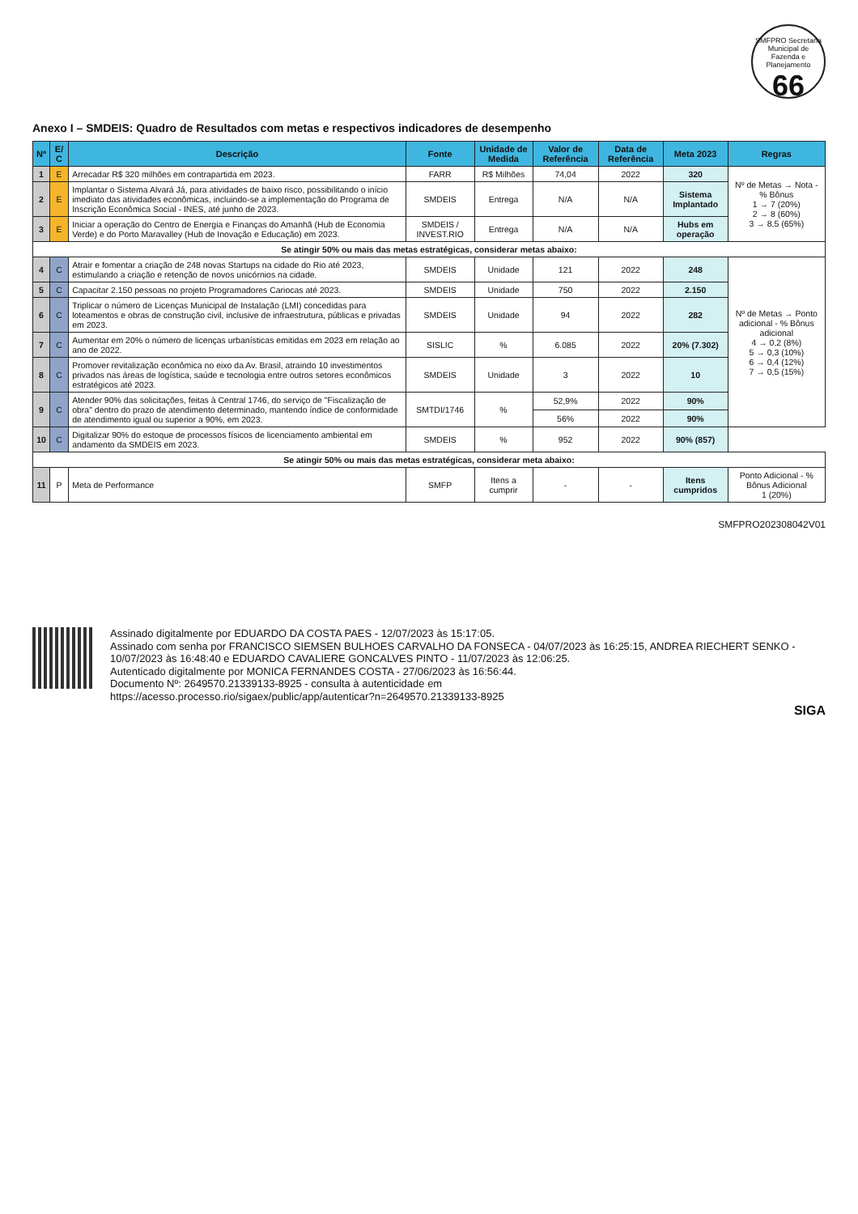SMFPRO Secretaria Municipal de Fazenda e Planejamento
66
Anexo I – SMDEIS: Quadro de Resultados com metas e respectivos indicadores de desempenho
| Nº | E/ C | Descrição | Fonte | Unidade de Medida | Valor de Referência | Data de Referência | Meta 2023 | Regras |
| --- | --- | --- | --- | --- | --- | --- | --- | --- |
| 1 | E | Arrecadar R$ 320 milhões em contrapartida em 2023. | FARR | R$ Milhões | 74,04 | 2022 | 320 | Nº de Metas → Nota - % Bônus 1 → 7 (20%) 2 → 8 (60%) 3 → 8,5 (65%) |
| 2 | E | Implantar o Sistema Alvará Já, para atividades de baixo risco, possibilitando o início imediato das atividades econômicas, incluindo-se a implementação do Programa de Inscrição Econômica Social - INES, até junho de 2023. | SMDEIS | Entrega | N/A | N/A | Sistema Implantado | |
| 3 | E | Iniciar a operação do Centro de Energia e Finanças do Amanhã (Hub de Economia Verde) e do Porto Maravalley (Hub de Inovação e Educação) em 2023. | SMDEIS / INVEST.RIO | Entrega | N/A | N/A | Hubs em operação | |
| Se atingir 50% ou mais das metas estratégicas, considerar metas abaixo: | | | | | | | | |
| 4 | C | Atrair e fomentar a criação de 248 novas Startups na cidade do Rio até 2023, estimulando a criação e retenção de novos unicórnios na cidade. | SMDEIS | Unidade | 121 | 2022 | 248 | Nº de Metas → Ponto adicional - % Bônus adicional 4 → 0,2 (8%) 5 → 0,3 (10%) 6 → 0,4 (12%) 7 → 0,5 (15%) |
| 5 | C | Capacitar 2.150 pessoas no projeto Programadores Cariocas até 2023. | SMDEIS | Unidade | 750 | 2022 | 2.150 | |
| 6 | C | Triplicar o número de Licenças Municipal de Instalação (LMI) concedidas para loteamentos e obras de construção civil, inclusive de infraestrutura, públicas e privadas em 2023. | SMDEIS | Unidade | 94 | 2022 | 282 | |
| 7 | C | Aumentar em 20% o número de licenças urbanísticas emitidas em 2023 em relação ao ano de 2022. | SISLIC | % | 6.085 | 2022 | 20% (7.302) | |
| 8 | C | Promover revitalização econômica no eixo da Av. Brasil, atraindo 10 investimentos privados nas áreas de logística, saúde e tecnologia entre outros setores econômicos estratégicos até 2023. | SMDEIS | Unidade | 3 | 2022 | 10 | |
| 9 | C | Atender 90% das solicitações, feitas à Central 1746, do serviço de "Fiscalização de obra" dentro do prazo de atendimento determinado, mantendo índice de conformidade de atendimento igual ou superior a 90%, em 2023. | SMTDI/1746 | % | 52,9% | 2022 | 90% | |
| | | | | | 56% | 2022 | 90% | |
| 10 | C | Digitalizar 90% do estoque de processos físicos de licenciamento ambiental em andamento da SMDEIS em 2023. | SMDEIS | % | 952 | 2022 | 90% (857) | |
| Se atingir 50% ou mais das metas estratégicas, considerar meta abaixo: | | | | | | | | |
| 11 | P | Meta de Performance | SMFP | Itens a cumprir | - | - | Itens cumpridos | Ponto Adicional - % Bônus Adicional 1 (20%) |
SMFPRO202308042V01
Assinado digitalmente por EDUARDO DA COSTA PAES - 12/07/2023 às 15:17:05.
Assinado com senha por FRANCISCO SIEMSEN BULHOES CARVALHO DA FONSECA - 04/07/2023 às 16:25:15, ANDREA RIECHERT SENKO - 10/07/2023 às 16:48:40 e EDUARDO CAVALIERE GONCALVES PINTO - 11/07/2023 às 12:06:25.
Autenticado digitalmente por MONICA FERNANDES COSTA - 27/06/2023 às 16:56:44.
Documento Nº: 2649570.21339133-8925 - consulta à autenticidade em
https://acesso.processo.rio/sigaex/public/app/autenticar?n=2649570.21339133-8925
SIGA